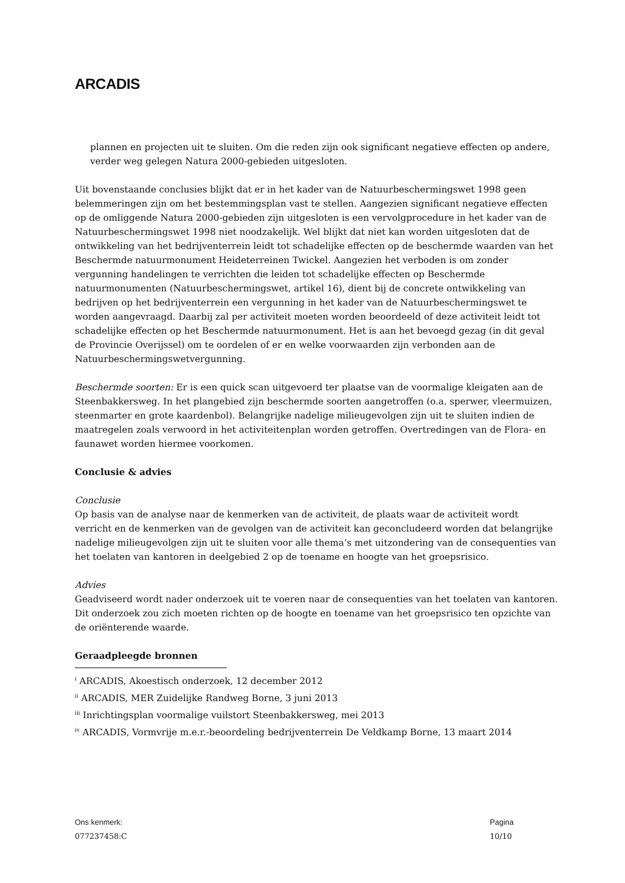ARCADIS
plannen en projecten uit te sluiten. Om die reden zijn ook significant negatieve effecten op andere, verder weg gelegen Natura 2000-gebieden uitgesloten.
Uit bovenstaande conclusies blijkt dat er in het kader van de Natuurbeschermingswet 1998 geen belemmeringen zijn om het bestemmingsplan vast te stellen. Aangezien significant negatieve effecten op de omliggende Natura 2000-gebieden zijn uitgesloten is een vervolgprocedure in het kader van de Natuurbeschermingswet 1998 niet noodzakelijk. Wel blijkt dat niet kan worden uitgesloten dat de ontwikkeling van het bedrijventerrein leidt tot schadelijke effecten op de beschermde waarden van het Beschermde natuurmonument Heideterreinen Twickel. Aangezien het verboden is om zonder vergunning handelingen te verrichten die leiden tot schadelijke effecten op Beschermde natuurmonumenten (Natuurbeschermingswet, artikel 16), dient bij de concrete ontwikkeling van bedrijven op het bedrijventerrein een vergunning in het kader van de Natuurbeschermingswet te worden aangevraagd. Daarbij zal per activiteit moeten worden beoordeeld of deze activiteit leidt tot schadelijke effecten op het Beschermde natuurmonument. Het is aan het bevoegd gezag (in dit geval de Provincie Overijssel) om te oordelen of er en welke voorwaarden zijn verbonden aan de Natuurbeschermingswetvergunning.
Beschermde soorten: Er is een quick scan uitgevoerd ter plaatse van de voormalige kleigaten aan de Steenbakkersweg. In het plangebied zijn beschermde soorten aangetroffen (o.a. sperwer, vleermuizen, steenmarter en grote kaardenbol). Belangrijke nadelige milieugevolgen zijn uit te sluiten indien de maatregelen zoals verwoord in het activiteitenplan worden getroffen. Overtredingen van de Flora- en faunawet worden hiermee voorkomen.
Conclusie & advies
Conclusie
Op basis van de analyse naar de kenmerken van de activiteit, de plaats waar de activiteit wordt verricht en de kenmerken van de gevolgen van de activiteit kan geconcludeerd worden dat belangrijke nadelige milieugevolgen zijn uit te sluiten voor alle thema’s met uitzondering van de consequenties van het toelaten van kantoren in deelgebied 2 op de toename en hoogte van het groepsrisico.
Advies
Geadviseerd wordt nader onderzoek uit te voeren naar de consequenties van het toelaten van kantoren. Dit onderzoek zou zich moeten richten op de hoogte en toename van het groepsrisico ten opzichte van de oriënterende waarde.
Geraadpleegde bronnen
<sup>i</sup> ARCADIS, Akoestisch onderzoek, 12 december 2012
<sup>ii</sup> ARCADIS, MER Zuidelijke Randweg Borne, 3 juni 2013
<sup>iii</sup> Inrichtingsplan voormalige vuilstort Steenbakkersweg, mei 2013
<sup>iv</sup> ARCADIS, Vormvrije m.e.r.-beoordeling bedrijventerrein De Veldkamp Borne, 13 maart 2014
Ons kenmerk:
077237458:C
Pagina
10/10